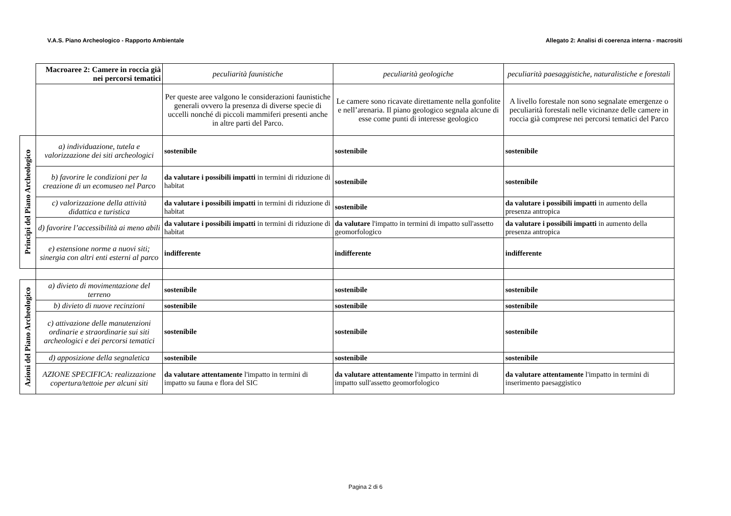V.A.S. Piano Archeologico - Rapporto Ambientale Allegato 2: Analisi di coerenza interna - macrositi
| | Macroaree 2: Camere in roccia già nei percorsi tematici | peculiarità faunistiche | peculiarità geologiche | peculiarità paesaggistiche, naturalistiche e forestali |
| | | Per queste aree valgono le considerazioni faunistiche generali ovvero la presenza di diverse specie di uccelli nonché di piccoli mammiferi presenti anche in altre parti del Parco. | Le camere sono ricavate direttamente nella gonfolite e nell’arenaria. Il piano geologico segnala alcune di esse come punti di interesse geologico | A livello forestale non sono segnalate emergenze o peculiarità forestali nelle vicinanze delle camere in roccia già comprese nei percorsi tematici del Parco |
| Principi del Piano Archeologico | a) individuazione, tutela e valorizzazione dei siti archeologici | sostenibile | sostenibile | sostenibile |
| | b) favorire le condizioni per la creazione di un ecomuseo nel Parco | da valutare i possibili impatti in termini di riduzione di habitat | sostenibile | sostenibile |
| | c) valorizzazione della attività didattica e turistica | da valutare i possibili impatti in termini di riduzione di habitat | sostenibile | da valutare i possibili impatti in aumento della presenza antropica |
| | d) favorire l’accessibilità ai meno abili | da valutare i possibili impatti in termini di riduzione di habitat | da valutare l'impatto in termini di impatto sull'assetto geomorfologico | da valutare i possibili impatti in aumento della presenza antropica |
| | e) estensione norme a nuovi siti; sinergia con altri enti esterni al parco | indifferente | indifferente | indifferente |
| Azioni del Piano Archeologico | a) divieto di movimentazione del terreno | sostenibile | sostenibile | sostenibile |
| | b) divieto di nuove recinzioni | sostenibile | sostenibile | sostenibile |
| | c) attivazione delle manutenzioni ordinarie e straordinarie sui siti archeologici e dei percorsi tematici | sostenibile | sostenibile | sostenibile |
| | d) apposizione della segnaletica | sostenibile | sostenibile | sostenibile |
| | AZIONE SPECIFICA: realizzazione copertura/tettoie per alcuni siti | da valutare attentamente l'impatto in termini di impatto su fauna e flora del SIC | da valutare attentamente l'impatto in termini di impatto sull'assetto geomorfologico | da valutare attentamente l'impatto in termini di inserimento paesaggistico |
Pagina 2 di 6